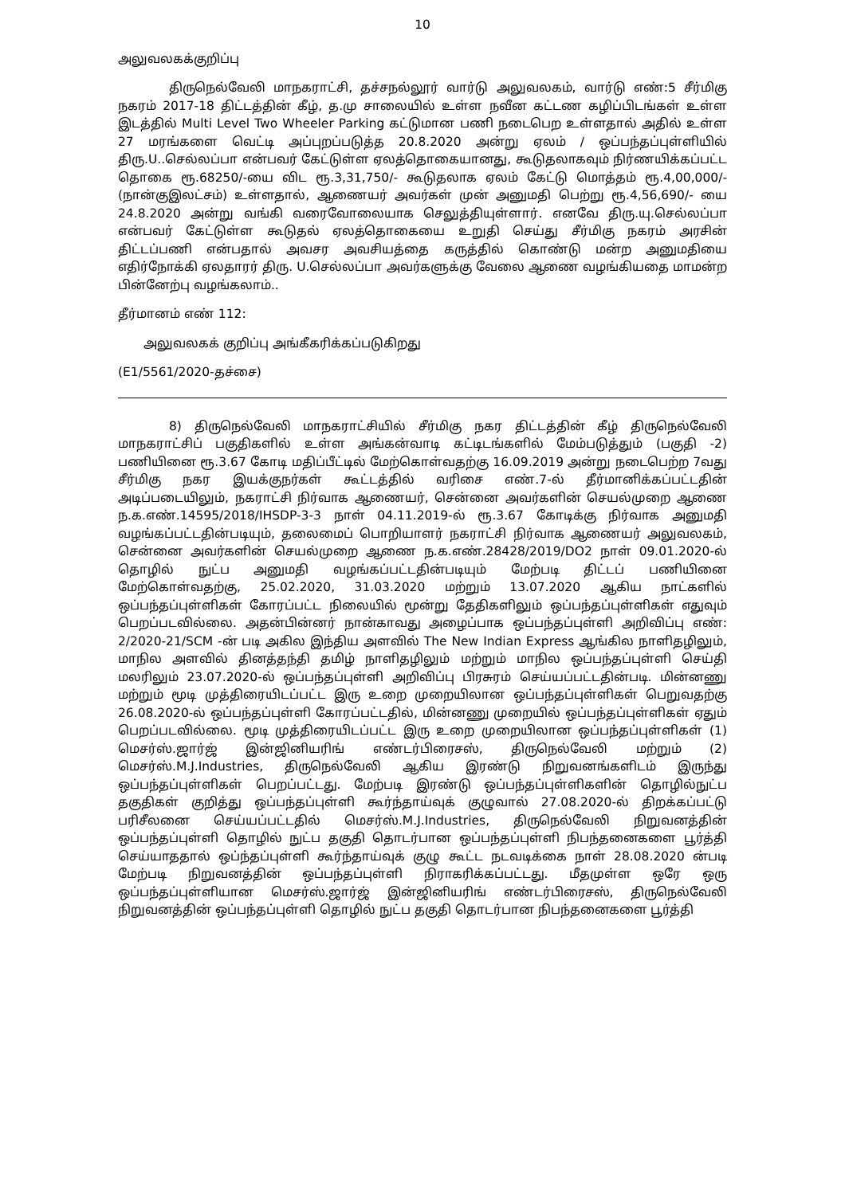10
அலுவலகக்குறிப்பு
திருநெல்வேலி மாநகராட்சி, தச்சநல்லூர் வார்டு அலுவலகம், வார்டு எண்:5 சீர்மிகு நகரம் 2017-18 திட்டத்தின் கீழ், த.மு சாலையில் உள்ள நவீன கட்டண கழிப்பிடங்கள் உள்ள இடத்தில் Multi Level Two Wheeler Parking கட்டுமான பணி நடைபெற உள்ளதால் அதில் உள்ள 27 மரங்களை வெட்டி அப்புறப்படுத்த 20.8.2020 அன்று ஏலம் / ஒப்பந்தப்புள்ளியில் திரு.U..செல்லப்பா என்பவர் கேட்டுள்ள ஏலத்தொகையானது, கூடுதலாகவும் நிர்ணயிக்கப்பட்ட தொகை ரூ.68250/-யை விட ரூ.3,31,750/- கூடுதலாக ஏலம் கேட்டு மொத்தம் ரூ.4,00,000/- (நான்குஇலட்சம்) உள்ளதால், ஆணையர் அவர்கள் முன் அனுமதி பெற்று ரூ.4,56,690/- யை 24.8.2020 அன்று வங்கி வரைவோலையாக செலுத்தியுள்ளார். எனவே திரு.யு.செல்லப்பா என்பவர் கேட்டுள்ள கூடுதல் ஏலத்தொகையை உறுதி செய்து சீர்மிகு நகரம் அரசின் திட்டப்பணி என்பதால் அவசர அவசியத்தை கருத்தில் கொண்டு மன்ற அனுமதியை எதிர்நோக்கி ஏலதாரர் திரு. U.செல்லப்பா அவர்களுக்கு வேலை ஆணை வழங்கியதை மாமன்ற பின்னேற்பு வழங்கலாம்..
தீர்மானம் எண் 112:
அலுவலகக் குறிப்பு அங்கீகரிக்கப்படுகிறது
(E1/5561/2020-தச்சை)
8) திருநெல்வேலி மாநகராட்சியில் சீர்மிகு நகர திட்டத்தின் கீழ் திருநெல்வேலி மாநகராட்சிப் பகுதிகளில் உள்ள அங்கன்வாடி கட்டிடங்களில் மேம்படுத்தும் (பகுதி -2) பணியினை ரூ.3.67 கோடி மதிப்பீட்டில் மேற்கொள்வதற்கு 16.09.2019 அன்று நடைபெற்ற 7வது சீர்மிகு நகர இயக்குநர்கள் கூட்டத்தில் வரிசை எண்.7-ல் தீர்மானிக்கப்பட்டதின் அடிப்படையிலும், நகராட்சி நிர்வாக ஆணையர், சென்னை அவர்களின் செயல்முறை ஆணை ந.க.எண்.14595/2018/IHSDP-3-3 நாள் 04.11.2019-ல் ரூ.3.67 கோடிக்கு நிர்வாக அனுமதி வழங்கப்பட்டதின்படியும், தலைமைப் பொறியாளர் நகராட்சி நிர்வாக ஆணையர் அலுவலகம், சென்னை அவர்களின் செயல்முறை ஆணை ந.க.எண்.28428/2019/DO2 நாள் 09.01.2020-ல் தொழில் நுட்ப அனுமதி வழங்கப்பட்டதின்படியும் மேற்படி திட்டப் பணியினை மேற்கொள்வதற்கு, 25.02.2020, 31.03.2020 மற்றும் 13.07.2020 ஆகிய நாட்களில் ஒப்பந்தப்புள்ளிகள் கோரப்பட்ட நிலையில் மூன்று தேதிகளிலும் ஒப்பந்தப்புள்ளிகள் எதுவும் பெறப்படவில்லை. அதன்பின்னர் நான்காவது அழைப்பாக ஒப்பந்தப்புள்ளி அறிவிப்பு எண்: 2/2020-21/SCM -ன் படி அகில இந்திய அளவில் The New Indian Express ஆங்கில நாளிதழிலும், மாநில அளவில் தினத்தந்தி தமிழ் நாளிதழிலும் மற்றும் மாநில ஒப்பந்தப்புள்ளி செய்தி மலரிலும் 23.07.2020-ல் ஒப்பந்தப்புள்ளி அறிவிப்பு பிரசுரம் செய்யப்பட்டதின்படி. மின்னணு மற்றும் மூடி முத்திரையிடப்பட்ட இரு உறை முறையிலான ஒப்பந்தப்புள்ளிகள் பெறுவதற்கு 26.08.2020-ல் ஒப்பந்தப்புள்ளி கோரப்பட்டதில், மின்னணு முறையில் ஒப்பந்தப்புள்ளிகள் ஏதும் பெறப்படவில்லை. மூடி முத்திரையிடப்பட்ட இரு உறை முறையிலான ஒப்பந்தப்புள்ளிகள் (1) மெசர்ஸ்.ஜார்ஜ் இன்ஜினியரிங் எண்டர்பிரைசஸ், திருநெல்வேலி மற்றும் (2) மெசர்ஸ்.M.J.Industries, திருநெல்வேலி ஆகிய இரண்டு நிறுவனங்களிடம் இருந்து ஒப்பந்தப்புள்ளிகள் பெறப்பட்டது. மேற்படி இரண்டு ஒப்பந்தப்புள்ளிகளின் தொழில்நுட்ப தகுதிகள் குறித்து ஒப்பந்தப்புள்ளி கூர்ந்தாய்வுக் குழுவால் 27.08.2020-ல் திறக்கப்பட்டு பரிசீலனை செய்யப்பட்டதில் மெசர்ஸ்.M.J.Industries, திருநெல்வேலி நிறுவனத்தின் ஒப்பந்தப்புள்ளி தொழில் நுட்ப தகுதி தொடர்பான ஒப்பந்தப்புள்ளி நிபந்தனைகளை பூர்த்தி செய்யாததால் ஒப்ந்தப்புள்ளி கூர்ந்தாய்வுக் குழு கூட்ட நடவடிக்கை நாள் 28.08.2020 ன்படி மேற்படி நிறுவனத்தின் ஒப்பந்தப்புள்ளி நிராகரிக்கப்பட்டது. மீதமுள்ள ஒரே ஒரு ஒப்பந்தப்புள்ளியான மெசர்ஸ்.ஜார்ஜ் இன்ஜினியரிங் எண்டர்பிரைசஸ், திருநெல்வேலி நிறுவனத்தின் ஒப்பந்தப்புள்ளி தொழில் நுட்ப தகுதி தொடர்பான நிபந்தனைகளை பூர்த்தி